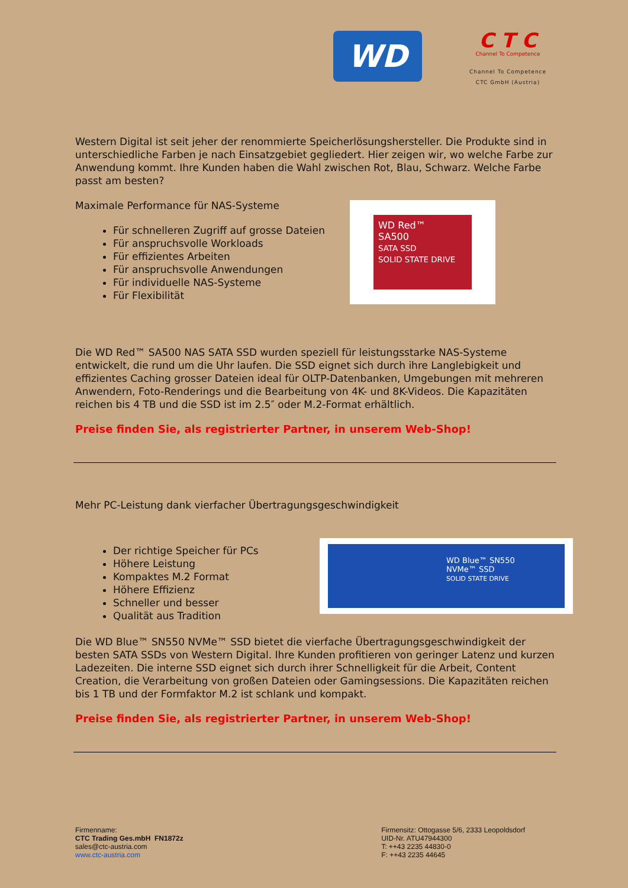WD
C T C
Channel To Competence
Channel To Competence
CTC GmbH (Austria)
Western Digital ist seit jeher der renommierte Speicherlösungshersteller. Die Produkte sind in unterschiedliche Farben je nach Einsatzgebiet gegliedert. Hier zeigen wir, wo welche Farbe zur Anwendung kommt. Ihre Kunden haben die Wahl zwischen Rot, Blau, Schwarz. Welche Farbe passt am besten?
Maximale Performance für NAS-Systeme
Für schnelleren Zugriff auf grosse Dateien
Für anspruchsvolle Workloads
Für effizientes Arbeiten
Für anspruchsvolle Anwendungen
Für individuelle NAS-Systeme
Für Flexibilität
WD Red™
SA500
SATA SSD
SOLID STATE DRIVE
Die WD Red™ SA500 NAS SATA SSD wurden speziell für leistungsstarke NAS-Systeme entwickelt, die rund um die Uhr laufen. Die SSD eignet sich durch ihre Langlebigkeit und effizientes Caching grosser Dateien ideal für OLTP-Datenbanken, Umgebungen mit mehreren Anwendern, Foto-Renderings und die Bearbeitung von 4K- und 8K-Videos. Die Kapazitäten reichen bis 4 TB und die SSD ist im 2.5″ oder M.2-Format erhältlich.
Preise finden Sie, als registrierter Partner, in unserem Web-Shop!
Mehr PC-Leistung dank vierfacher Übertragungsgeschwindigkeit
Der richtige Speicher für PCs
Höhere Leistung
Kompaktes M.2 Format
Höhere Effizienz
Schneller und besser
Qualität aus Tradition
WD Blue™ SN550
NVMe™ SSD
SOLID STATE DRIVE
Die WD Blue™ SN550 NVMe™ SSD bietet die vierfache Übertragungsgeschwindigkeit der besten SATA SSDs von Western Digital. Ihre Kunden profitieren von geringer Latenz und kurzen Ladezeiten. Die interne SSD eignet sich durch ihrer Schnelligkeit für die Arbeit, Content Creation, die Verarbeitung von großen Dateien oder Gamingsessions. Die Kapazitäten reichen bis 1 TB und der Formfaktor M.2 ist schlank und kompakt.
Preise finden Sie, als registrierter Partner, in unserem Web-Shop!
Firmenname:
CTC Trading Ges.mbH FN1872z
sales@ctc-austria.com
www.ctc-austria.com
Firmensitz: Ottogasse 5/6, 2333 Leopoldsdorf
UID-Nr. ATU47944300
T: ++43 2235 44830-0
F: ++43 2235 44645